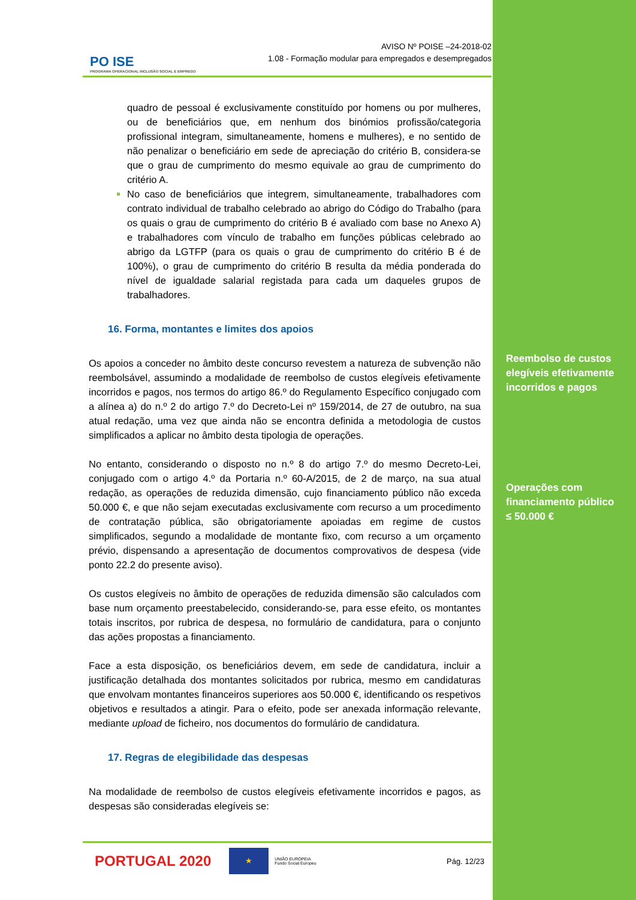PO ISE
PROGRAMA OPERACIONAL INCLUSÃO SOCIAL E EMPREGO
AVISO Nº POISE –24-2018-02
1.08 - Formação modular para empregados e desempregados
quadro de pessoal é exclusivamente constituído por homens ou por mulheres, ou de beneficiários que, em nenhum dos binómios profissão/categoria profissional integram, simultaneamente, homens e mulheres), e no sentido de não penalizar o beneficiário em sede de apreciação do critério B, considera-se que o grau de cumprimento do mesmo equivale ao grau de cumprimento do critério A.
No caso de beneficiários que integrem, simultaneamente, trabalhadores com contrato individual de trabalho celebrado ao abrigo do Código do Trabalho (para os quais o grau de cumprimento do critério B é avaliado com base no Anexo A) e trabalhadores com vínculo de trabalho em funções públicas celebrado ao abrigo da LGTFP (para os quais o grau de cumprimento do critério B é de 100%), o grau de cumprimento do critério B resulta da média ponderada do nível de igualdade salarial registada para cada um daqueles grupos de trabalhadores.
16. Forma, montantes e limites dos apoios
Os apoios a conceder no âmbito deste concurso revestem a natureza de subvenção não reembolsável, assumindo a modalidade de reembolso de custos elegíveis efetivamente incorridos e pagos, nos termos do artigo 86.º do Regulamento Específico conjugado com a alínea a) do n.º 2 do artigo 7.º do Decreto-Lei nº 159/2014, de 27 de outubro, na sua atual redação, uma vez que ainda não se encontra definida a metodologia de custos simplificados a aplicar no âmbito desta tipologia de operações.
No entanto, considerando o disposto no n.º 8 do artigo 7.º do mesmo Decreto-Lei, conjugado com o artigo 4.º da Portaria n.º 60-A/2015, de 2 de março, na sua atual redação, as operações de reduzida dimensão, cujo financiamento público não exceda 50.000 €, e que não sejam executadas exclusivamente com recurso a um procedimento de contratação pública, são obrigatoriamente apoiadas em regime de custos simplificados, segundo a modalidade de montante fixo, com recurso a um orçamento prévio, dispensando a apresentação de documentos comprovativos de despesa (vide ponto 22.2 do presente aviso).
Os custos elegíveis no âmbito de operações de reduzida dimensão são calculados com base num orçamento preestabelecido, considerando-se, para esse efeito, os montantes totais inscritos, por rubrica de despesa, no formulário de candidatura, para o conjunto das ações propostas a financiamento.
Face a esta disposição, os beneficiários devem, em sede de candidatura, incluir a justificação detalhada dos montantes solicitados por rubrica, mesmo em candidaturas que envolvam montantes financeiros superiores aos 50.000 €, identificando os respetivos objetivos e resultados a atingir. Para o efeito, pode ser anexada informação relevante, mediante upload de ficheiro, nos documentos do formulário de candidatura.
17. Regras de elegibilidade das despesas
Na modalidade de reembolso de custos elegíveis efetivamente incorridos e pagos, as despesas são consideradas elegíveis se:
PORTUGAL 2020 ★ UNIÃO EUROPEIA
Fundo Social Europeu Pág. 12/23
Reembolso de custos elegíveis efetivamente incorridos e pagos
Operações com financiamento público
≤ 50.000 €